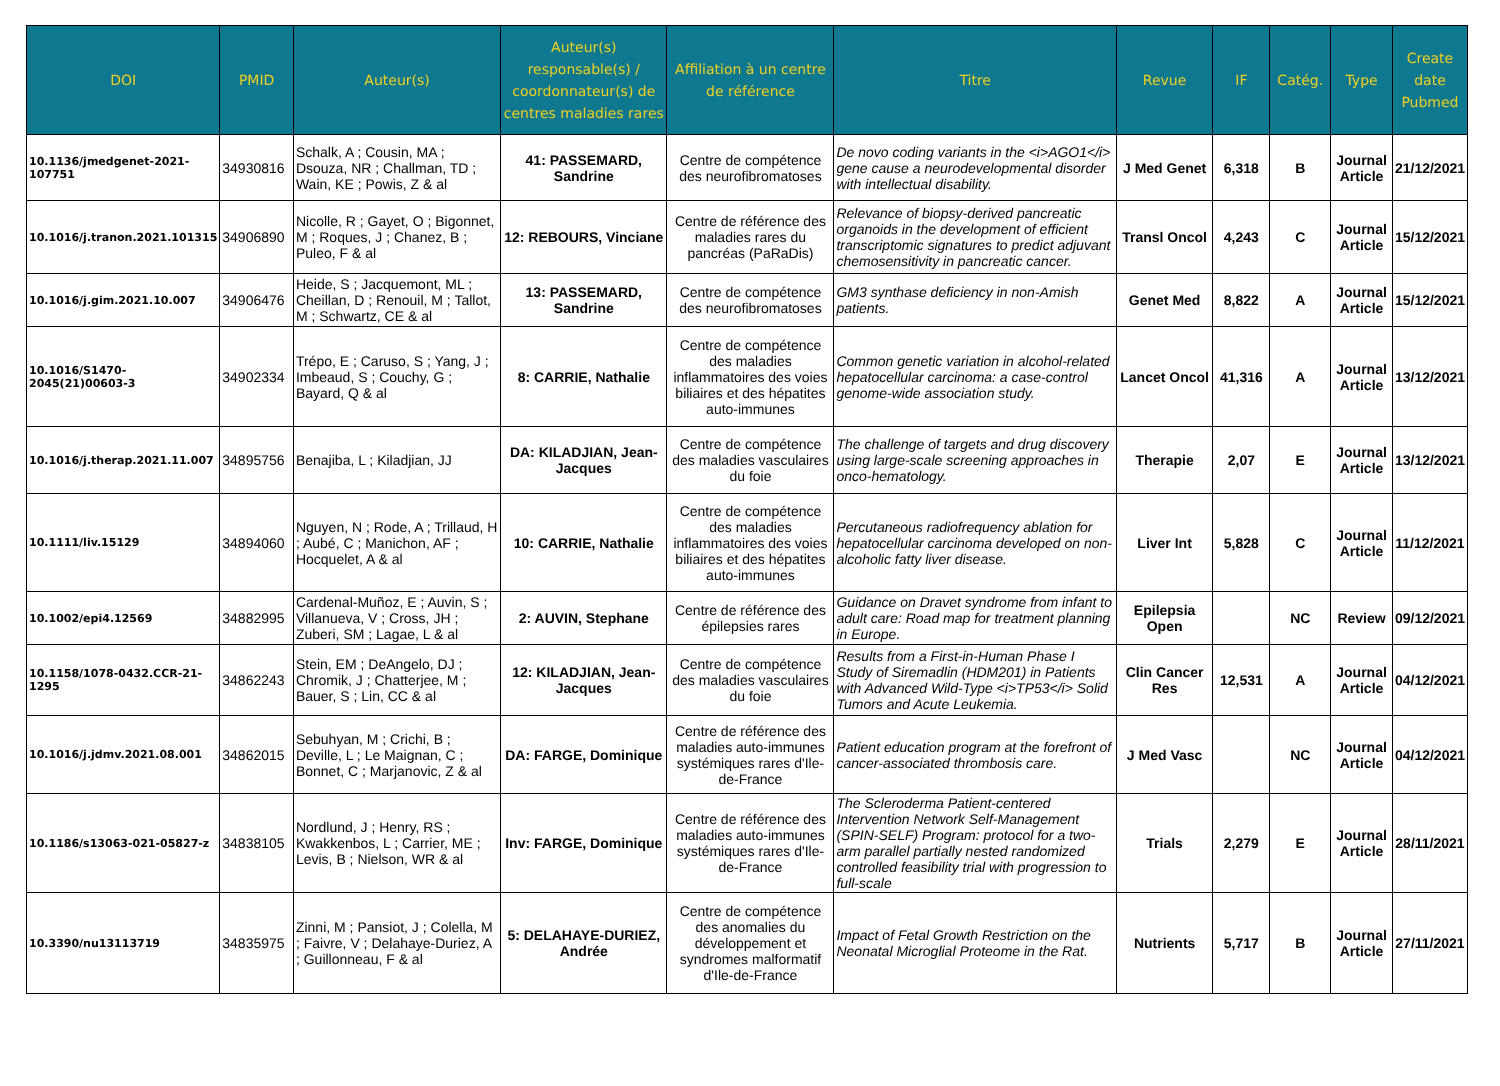| DOI | PMID | Auteur(s) | Auteur(s) responsable(s) / coordonnateur(s) de centres maladies rares | Affiliation à un centre de référence | Titre | Revue | IF | Catég. | Type | Create date Pubmed |
| --- | --- | --- | --- | --- | --- | --- | --- | --- | --- | --- |
| 10.1136/jmedgenet-2021-107751 | 34930816 | Schalk, A ; Cousin, MA ; Dsouza, NR ; Challman, TD ; Wain, KE ; Powis, Z & al | 41: PASSEMARD, Sandrine | Centre de compétence des neurofibromatoses | De novo coding variants in the <i>AGO1</i> gene cause a neurodevelopmental disorder with intellectual disability. | J Med Genet | 6,318 | B | Journal Article | 21/12/2021 |
| 10.1016/j.tranon.2021.101315 | 34906890 | Nicolle, R ; Gayet, O ; Bigonnet, M ; Roques, J ; Chanez, B ; Puleo, F & al | 12: REBOURS, Vinciane | Centre de référence des maladies rares du pancréas (PaRaDis) | Relevance of biopsy-derived pancreatic organoids in the development of efficient transcriptomic signatures to predict adjuvant chemosensitivity in pancreatic cancer. | Transl Oncol | 4,243 | C | Journal Article | 15/12/2021 |
| 10.1016/j.gim.2021.10.007 | 34906476 | Heide, S ; Jacquemont, ML ; Cheillan, D ; Renouil, M ; Tallot, M ; Schwartz, CE & al | 13: PASSEMARD, Sandrine | Centre de compétence des neurofibromatoses | GM3 synthase deficiency in non-Amish patients. | Genet Med | 8,822 | A | Journal Article | 15/12/2021 |
| 10.1016/S1470-2045(21)00603-3 | 34902334 | Trépo, E ; Caruso, S ; Yang, J ; Imbeaud, S ; Couchy, G ; Bayard, Q & al | 8: CARRIE, Nathalie | Centre de compétence des maladies inflammatoires des voies biliaires et des hépatites auto-immunes | Common genetic variation in alcohol-related hepatocellular carcinoma: a case-control genome-wide association study. | Lancet Oncol | 41,316 | A | Journal Article | 13/12/2021 |
| 10.1016/j.therap.2021.11.007 | 34895756 | Benajiba, L ; Kiladjian, JJ | DA: KILADJIAN, Jean-Jacques | Centre de compétence des maladies vasculaires du foie | The challenge of targets and drug discovery using large-scale screening approaches in onco-hematology. | Therapie | 2,07 | E | Journal Article | 13/12/2021 |
| 10.1111/liv.15129 | 34894060 | Nguyen, N ; Rode, A ; Trillaud, H ; Aubé, C ; Manichon, AF ; Hocquelet, A & al | 10: CARRIE, Nathalie | Centre de compétence des maladies inflammatoires des voies biliaires et des hépatites auto-immunes | Percutaneous radiofrequency ablation for hepatocellular carcinoma developed on non-alcoholic fatty liver disease. | Liver Int | 5,828 | C | Journal Article | 11/12/2021 |
| 10.1002/epi4.12569 | 34882995 | Cardenal-Muñoz, E ; Auvin, S ; Villanueva, V ; Cross, JH ; Zuberi, SM ; Lagae, L & al | 2: AUVIN, Stephane | Centre de référence des épilepsies rares | Guidance on Dravet syndrome from infant to adult care: Road map for treatment planning in Europe. | Epilepsia Open | | NC | Review | 09/12/2021 |
| 10.1158/1078-0432.CCR-21-1295 | 34862243 | Stein, EM ; DeAngelo, DJ ; Chromik, J ; Chatterjee, M ; Bauer, S ; Lin, CC & al | 12: KILADJIAN, Jean-Jacques | Centre de compétence des maladies vasculaires du foie | Results from a First-in-Human Phase I Study of Siremadlin (HDM201) in Patients with Advanced Wild-Type <i>TP53</i> Solid Tumors and Acute Leukemia. | Clin Cancer Res | 12,531 | A | Journal Article | 04/12/2021 |
| 10.1016/j.jdmv.2021.08.001 | 34862015 | Sebuhyan, M ; Crichi, B ; Deville, L ; Le Maignan, C ; Bonnet, C ; Marjanovic, Z & al | DA: FARGE, Dominique | Centre de référence des maladies auto-immunes systémiques rares d'Ile-de-France | Patient education program at the forefront of cancer-associated thrombosis care. | J Med Vasc | | NC | Journal Article | 04/12/2021 |
| 10.1186/s13063-021-05827-z | 34838105 | Nordlund, J ; Henry, RS ; Kwakkenbos, L ; Carrier, ME ; Levis, B ; Nielson, WR & al | Inv: FARGE, Dominique | Centre de référence des maladies auto-immunes systémiques rares d'Ile-de-France | The Scleroderma Patient-centered Intervention Network Self-Management (SPIN-SELF) Program: protocol for a two-arm parallel partially nested randomized controlled feasibility trial with progression to full-scale | Trials | 2,279 | E | Journal Article | 28/11/2021 |
| 10.3390/nu13113719 | 34835975 | Zinni, M ; Pansiot, J ; Colella, M ; Faivre, V ; Delahaye-Duriez, A ; Guillonneau, F & al | 5: DELAHAYE-DURIEZ, Andrée | Centre de compétence des anomalies du développement et syndromes malformatif d'Ile-de-France | Impact of Fetal Growth Restriction on the Neonatal Microglial Proteome in the Rat. | Nutrients | 5,717 | B | Journal Article | 27/11/2021 |